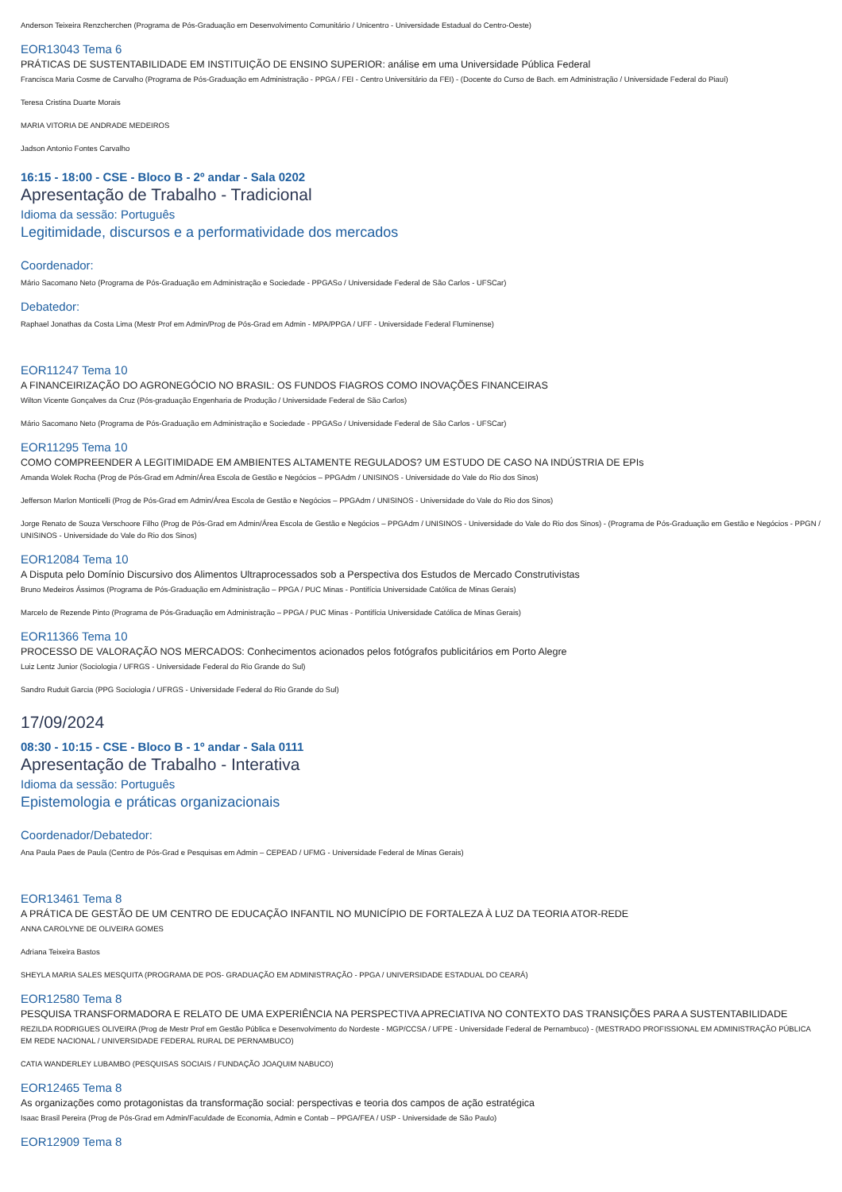Anderson Teixeira Renzcherchen (Programa de Pós-Graduação em Desenvolvimento Comunitário / Unicentro - Universidade Estadual do Centro-Oeste)
EOR13043 Tema 6
PRÁTICAS DE SUSTENTABILIDADE EM INSTITUIÇÃO DE ENSINO SUPERIOR: análise em uma Universidade Pública Federal
Francisca Maria Cosme de Carvalho (Programa de Pós-Graduação em Administração - PPGA / FEI - Centro Universitário da FEI) - (Docente do Curso de Bach. em Administração / Universidade Federal do Piauí)
Teresa Cristina Duarte Morais
MARIA VITORIA DE ANDRADE MEDEIROS
Jadson Antonio Fontes Carvalho
16:15 - 18:00 - CSE - Bloco B - 2º andar - Sala 0202
Apresentação de Trabalho - Tradicional
Idioma da sessão: Português
Legitimidade, discursos e a performatividade dos mercados
Coordenador:
Mário Sacomano Neto (Programa de Pós-Graduação em Administração e Sociedade - PPGASo / Universidade Federal de São Carlos - UFSCar)
Debatedor:
Raphael Jonathas da Costa Lima (Mestr Prof em Admin/Prog de Pós-Grad em Admin - MPA/PPGA / UFF - Universidade Federal Fluminense)
EOR11247 Tema 10
A FINANCEIRIZAÇÃO DO AGRONEGÓCIO NO BRASIL: OS FUNDOS FIAGROS COMO INOVAÇÕES FINANCEIRAS
Wilton Vicente Gonçalves da Cruz (Pós-graduação Engenharia de Produção / Universidade Federal de São Carlos)
Mário Sacomano Neto (Programa de Pós-Graduação em Administração e Sociedade - PPGASo / Universidade Federal de São Carlos - UFSCar)
EOR11295 Tema 10
COMO COMPREENDER A LEGITIMIDADE EM AMBIENTES ALTAMENTE REGULADOS? UM ESTUDO DE CASO NA INDÚSTRIA DE EPIs
Amanda Wolek Rocha (Prog de Pós-Grad em Admin/Área Escola de Gestão e Negócios – PPGAdm / UNISINOS - Universidade do Vale do Rio dos Sinos)
Jefferson Marlon Monticelli (Prog de Pós-Grad em Admin/Área Escola de Gestão e Negócios – PPGAdm / UNISINOS - Universidade do Vale do Rio dos Sinos)
Jorge Renato de Souza Verschoore Filho (Prog de Pós-Grad em Admin/Área Escola de Gestão e Negócios – PPGAdm / UNISINOS - Universidade do Vale do Rio dos Sinos) - (Programa de Pós-Graduação em Gestão e Negócios - PPGN / UNISINOS - Universidade do Vale do Rio dos Sinos)
EOR12084 Tema 10
A Disputa pelo Domínio Discursivo dos Alimentos Ultraprocessados sob a Perspectiva dos Estudos de Mercado Construtivistas
Bruno Medeiros Ássimos (Programa de Pós-Graduação em Administração – PPGA / PUC Minas - Pontifícia Universidade Católica de Minas Gerais)
Marcelo de Rezende Pinto (Programa de Pós-Graduação em Administração – PPGA / PUC Minas - Pontifícia Universidade Católica de Minas Gerais)
EOR11366 Tema 10
PROCESSO DE VALORAÇÃO NOS MERCADOS: Conhecimentos acionados pelos fotógrafos publicitários em Porto Alegre
Luiz Lentz Junior (Sociologia / UFRGS - Universidade Federal do Rio Grande do Sul)
Sandro Ruduit Garcia (PPG Sociologia / UFRGS - Universidade Federal do Rio Grande do Sul)
17/09/2024
08:30 - 10:15 - CSE - Bloco B - 1º andar - Sala 0111
Apresentação de Trabalho - Interativa
Idioma da sessão: Português
Epistemologia e práticas organizacionais
Coordenador/Debatedor:
Ana Paula Paes de Paula (Centro de Pós-Grad e Pesquisas em Admin – CEPEAD / UFMG - Universidade Federal de Minas Gerais)
EOR13461 Tema 8
A PRÁTICA DE GESTÃO DE UM CENTRO DE EDUCAÇÃO INFANTIL NO MUNICÍPIO DE FORTALEZA À LUZ DA TEORIA ATOR-REDE
ANNA CAROLYNE DE OLIVEIRA GOMES
Adriana Teixeira Bastos
SHEYLA MARIA SALES MESQUITA (PROGRAMA DE POS- GRADUAÇÃO EM ADMINISTRAÇÃO - PPGA / UNIVERSIDADE ESTADUAL DO CEARÁ)
EOR12580 Tema 8
PESQUISA TRANSFORMADORA E RELATO DE UMA EXPERIÊNCIA NA PERSPECTIVA APRECIATIVA NO CONTEXTO DAS TRANSIÇÕES PARA A SUSTENTABILIDADE
REZILDA RODRIGUES OLIVEIRA (Prog de Mestr Prof em Gestão Pública e Desenvolvimento do Nordeste - MGP/CCSA / UFPE - Universidade Federal de Pernambuco) - (MESTRADO PROFISSIONAL EM ADMINISTRAÇÃO PÚBLICA EM REDE NACIONAL / UNIVERSIDADE FEDERAL RURAL DE PERNAMBUCO)
CATIA WANDERLEY LUBAMBO (PESQUISAS SOCIAIS / FUNDAÇÃO JOAQUIM NABUCO)
EOR12465 Tema 8
As organizações como protagonistas da transformação social: perspectivas e teoria dos campos de ação estratégica
Isaac Brasil Pereira (Prog de Pós-Grad em Admin/Faculdade de Economia, Admin e Contab – PPGA/FEA / USP - Universidade de São Paulo)
EOR12909 Tema 8